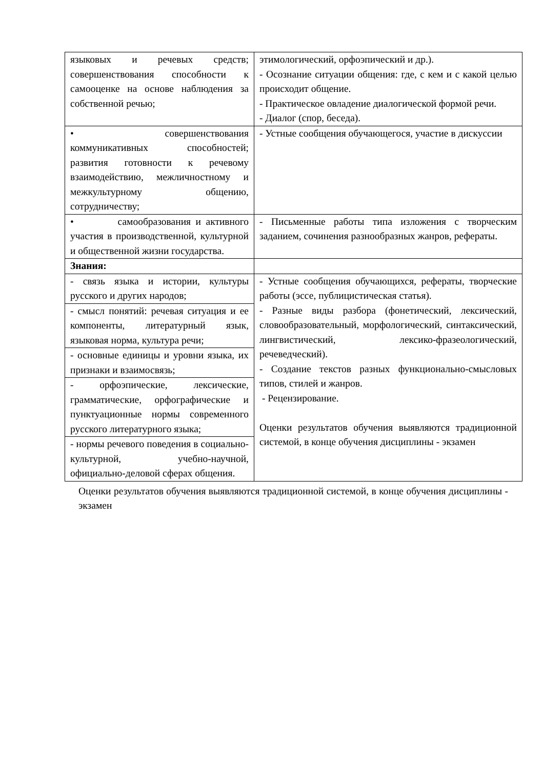| языковых и речевых средств; совершенствования способности к самооценке на основе наблюдения за собственной речью; | этимологический, орфоэпический и др.). - Осознание ситуации общения: где, с кем и с какой целью происходит общение. - Практическое овладение диалогической формой речи. - Диалог (спор, беседа). |
| • совершенствования коммуникативных способностей; развития готовности к речевому взаимодействию, межличностному и межкультурному общению, сотрудничеству; | - Устные сообщения обучающегося, участие в дискуссии |
| • самообразования и активного участия в производственной, культурной и общественной жизни государства. | - Письменные работы типа изложения с творческим заданием, сочинения разнообразных жанров, рефераты. |
| Знания: | |
| - связь языка и истории, культуры русского и других народов; | - Устные сообщения обучающихся, рефераты, творческие работы (эссе, публицистическая статья). - Разные виды разбора (фонетический, лексический, словообразовательный, морфологический, синтаксический, лингвистический, лексико-фразеологический, речеведческий). - Создание текстов разных функционально-смысловых типов, стилей и жанров. - Рецензирование. Оценки результатов обучения выявляются традиционной системой, в конце обучения дисциплины - экзамен |
| - смысл понятий: речевая ситуация и ее компоненты, литературный язык, языковая норма, культура речи; | |
| - основные единицы и уровни языка, их признаки и взаимосвязь; | |
| - орфоэпические, лексические, грамматические, орфографические и пунктуационные нормы современного русского литературного языка; | |
| - нормы речевого поведения в социально-культурной, учебно-научной, официально-деловой сферах общения. | |
Оценки результатов обучения выявляются традиционной системой, в конце обучения дисциплины - экзамен